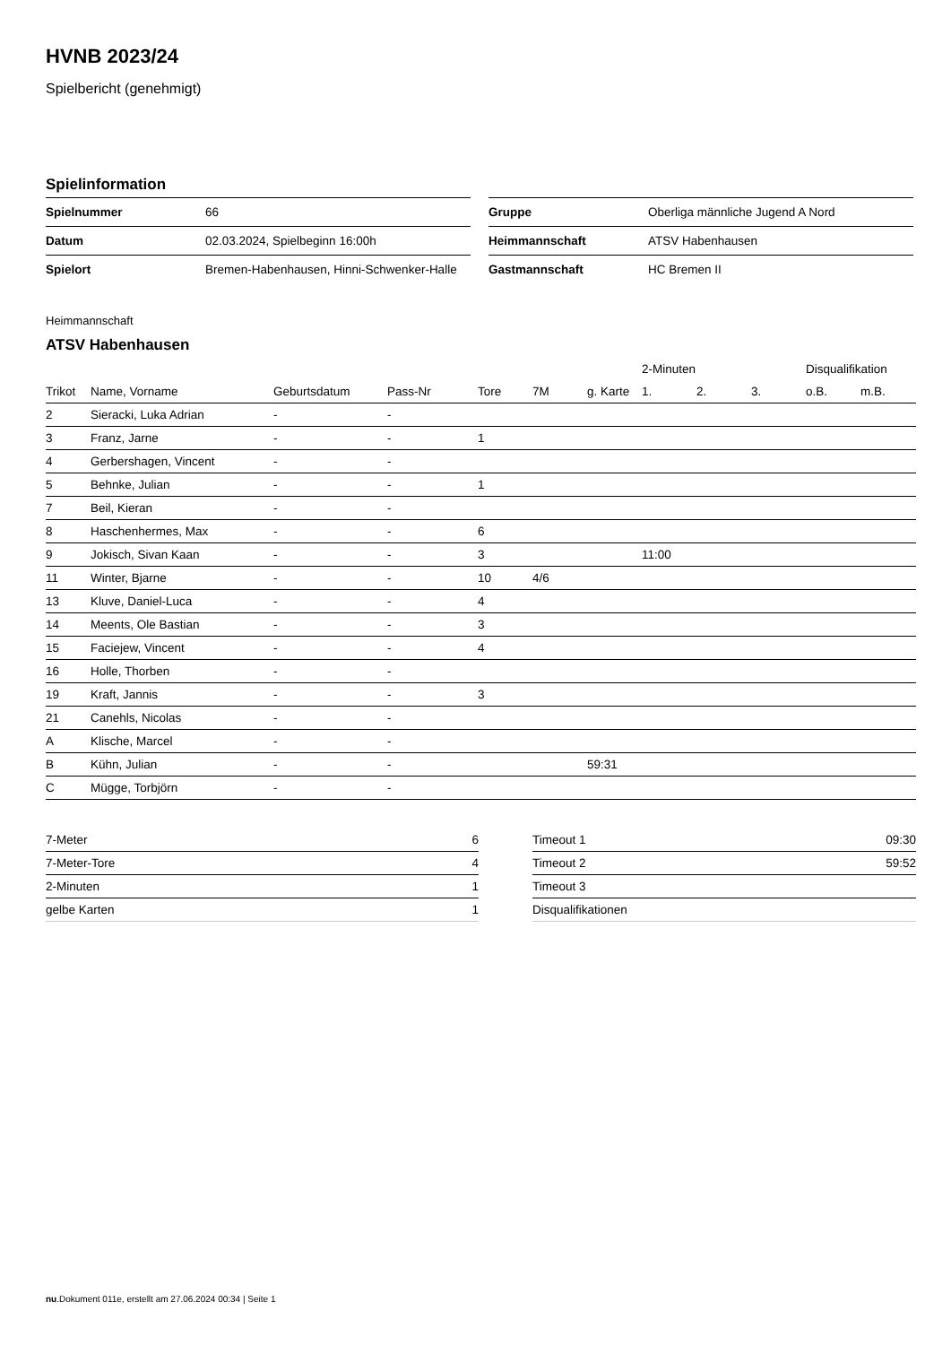HVNB 2023/24
Spielbericht (genehmigt)
Spielinformation
| Spielnummer | 66 |
| Datum | 02.03.2024, Spielbeginn 16:00h |
| Spielort | Bremen-Habenhausen, Hinni-Schwenker-Halle |
| Gruppe | Oberliga männliche Jugend A Nord |
| Heimmannschaft | ATSV Habenhausen |
| Gastmannschaft | HC Bremen II |
Heimmannschaft
ATSV Habenhausen
| | | | | | | | 2-Minuten | | | Disqualifikation | |
| --- | --- | --- | --- | --- | --- | --- | --- | --- | --- | --- | --- |
| Trikot | Name, Vorname | Geburtsdatum | Pass-Nr | Tore | 7M | g. Karte | 1. | 2. | 3. | o.B. | m.B. |
| 2 | Sieracki, Luka Adrian | - | - | | | | | | | | |
| 3 | Franz, Jarne | - | - | 1 | | | | | | | |
| 4 | Gerbershagen, Vincent | - | - | | | | | | | | |
| 5 | Behnke, Julian | - | - | 1 | | | | | | | |
| 7 | Beil, Kieran | - | - | | | | | | | | |
| 8 | Haschenhermes, Max | - | - | 6 | | | | | | | |
| 9 | Jokisch, Sivan Kaan | - | - | 3 | | | 11:00 | | | | |
| 11 | Winter, Bjarne | - | - | 10 | 4/6 | | | | | | |
| 13 | Kluve, Daniel-Luca | - | - | 4 | | | | | | | |
| 14 | Meents, Ole Bastian | - | - | 3 | | | | | | | |
| 15 | Faciejew, Vincent | - | - | 4 | | | | | | | |
| 16 | Holle, Thorben | - | - | | | | | | | | |
| 19 | Kraft, Jannis | - | - | 3 | | | | | | | |
| 21 | Canehls, Nicolas | - | - | | | | | | | | |
| A | Klische, Marcel | - | - | | | | | | | | |
| B | Kühn, Julian | - | - | | | 59:31 | | | | | |
| C | Mügge, Torbjörn | - | - | | | | | | | | |
| 7-Meter | 6 |
| 7-Meter-Tore | 4 |
| 2-Minuten | 1 |
| gelbe Karten | 1 |
| Timeout 1 | 09:30 |
| Timeout 2 | 59:52 |
| Timeout 3 | |
| Disqualifikationen | |
nu.Dokument 011e, erstellt am 27.06.2024 00:34 | Seite 1